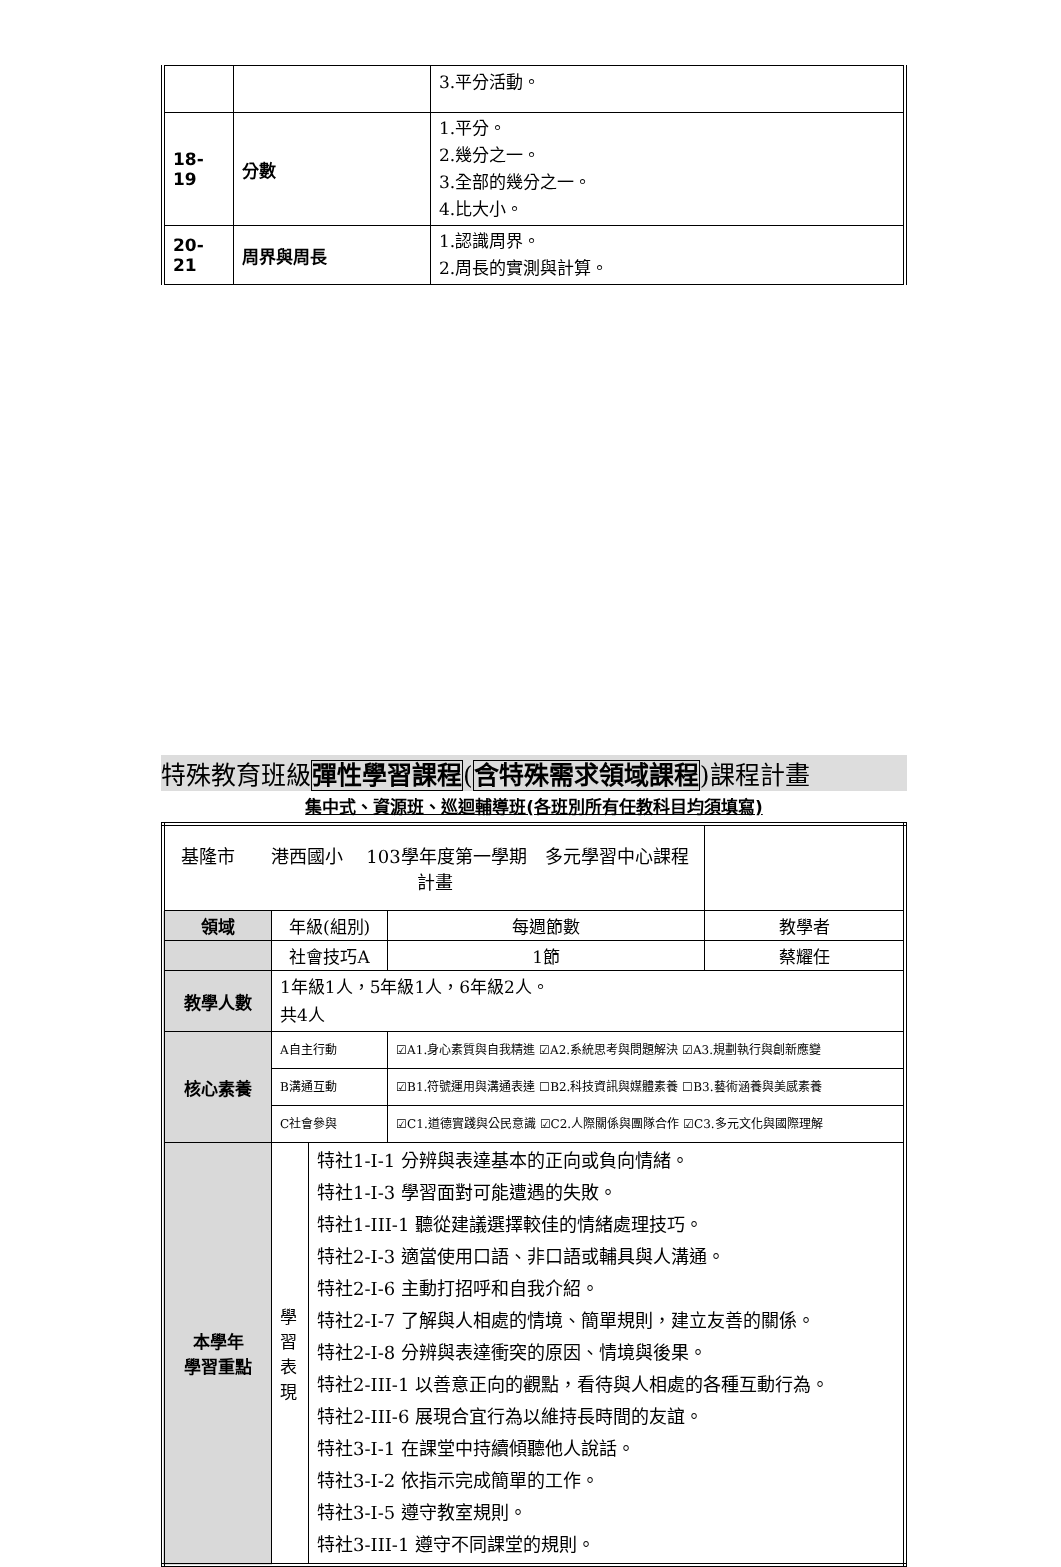| | | 3.平分活動。 |
| 18- 19 | 分數 | 1.平分。 2.幾分之一。 3.全部的幾分之一。 4.比大小。 |
| 20- 21 | 周界與周長 | 1.認識周界。 2.周長的實測與計算。 |
特殊教育班級彈性學習課程(含特殊需求領域課程)課程計畫
集中式、資源班、巡迴輔導班(各班別所有任教科目均須填寫)
| 基隆市 港西國小 103學年度第一學期 多元學習中心課程計畫 | | | | | |
| 領域 | 年級(組別) | | | 每週節數 | 教學者 |
| | 社會技巧A | | | 1節 | 蔡耀任 |
| 教學人數 | 1年級1人，5年級1人，6年級2人。 共4人 | | | | |
| 核心素養 | A自主行動 | | ☑A1.身心素質與自我精進 ☑A2.系統思考與問題解決 ☑A3.規劃執行與創新應變 | | |
| | B溝通互動 | | ☑B1.符號運用與溝通表達 ☐B2.科技資訊與媒體素養 ☐B3.藝術涵養與美感素養 | | |
| | C社會參與 | | ☑C1.道德實踐與公民意識 ☑C2.人際關係與團隊合作 ☑C3.多元文化與國際理解 | | |
| 本學年 學習重點 | 學 習 表 現 | 特社1-I-1 分辨與表達基本的正向或負向情緒。 特社1-I-3 學習面對可能遭遇的失敗。 特社1-III-1 聽從建議選擇較佳的情緒處理技巧。 特社2-I-3 適當使用口語、非口語或輔具與人溝通。 特社2-I-6 主動打招呼和自我介紹。 特社2-I-7 了解與人相處的情境、簡單規則，建立友善的關係。 特社2-I-8 分辨與表達衝突的原因、情境與後果。 特社2-III-1 以善意正向的觀點，看待與人相處的各種互動行為。 特社2-III-6 展現合宜行為以維持長時間的友誼。 特社3-I-1 在課堂中持續傾聽他人說話。 特社3-I-2 依指示完成簡單的工作。 特社3-I-5 遵守教室規則。 特社3-III-1 遵守不同課堂的規則。 | | | |